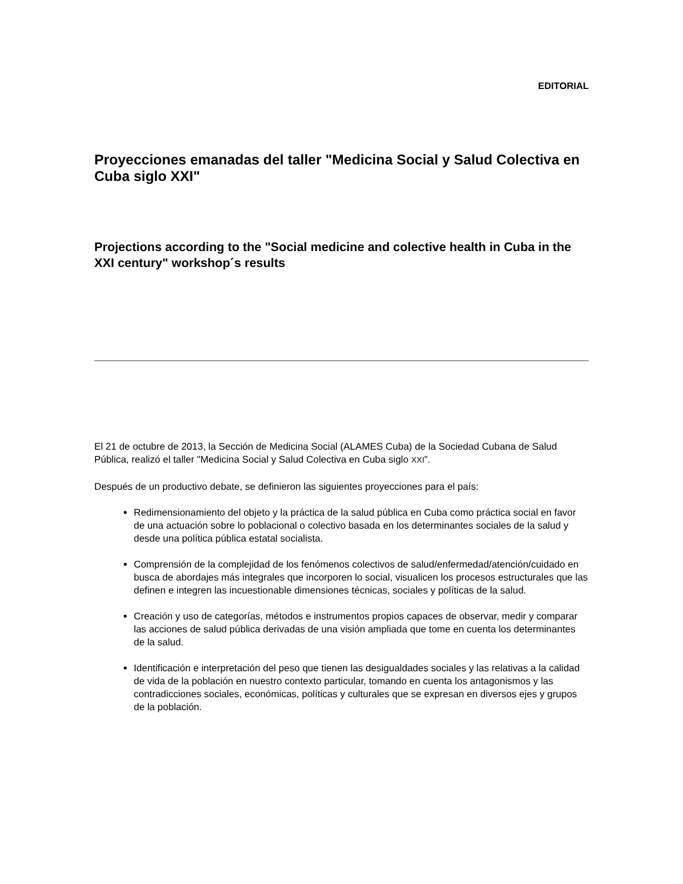EDITORIAL
Proyecciones emanadas del taller "Medicina Social y Salud Colectiva en Cuba siglo XXI"
Projections according to the "Social medicine and colective health in Cuba in the XXI century" workshop´s results
El 21 de octubre de 2013, la Sección de Medicina Social (ALAMES Cuba) de la Sociedad Cubana de Salud Pública, realizó el taller "Medicina Social y Salud Colectiva en Cuba siglo XXI".
Después de un productivo debate, se definieron las siguientes proyecciones para el país:
Redimensionamiento del objeto y la práctica de la salud pública en Cuba como práctica social en favor de una actuación sobre lo poblacional o colectivo basada en los determinantes sociales de la salud y desde una política pública estatal socialista.
Comprensión de la complejidad de los fenómenos colectivos de salud/enfermedad/atención/cuidado en busca de abordajes más integrales que incorporen lo social, visualicen los procesos estructurales que las definen e integren las incuestionable dimensiones técnicas, sociales y políticas de la salud.
Creación y uso de categorías, métodos e instrumentos propios capaces de observar, medir y comparar las acciones de salud pública derivadas de una visión ampliada que tome en cuenta los determinantes de la salud.
Identificación e interpretación del peso que tienen las desigualdades sociales y las relativas a la calidad de vida de la población en nuestro contexto particular, tomando en cuenta los antagonismos y las contradicciones sociales, económicas, políticas y culturales que se expresan en diversos ejes y grupos de la población.